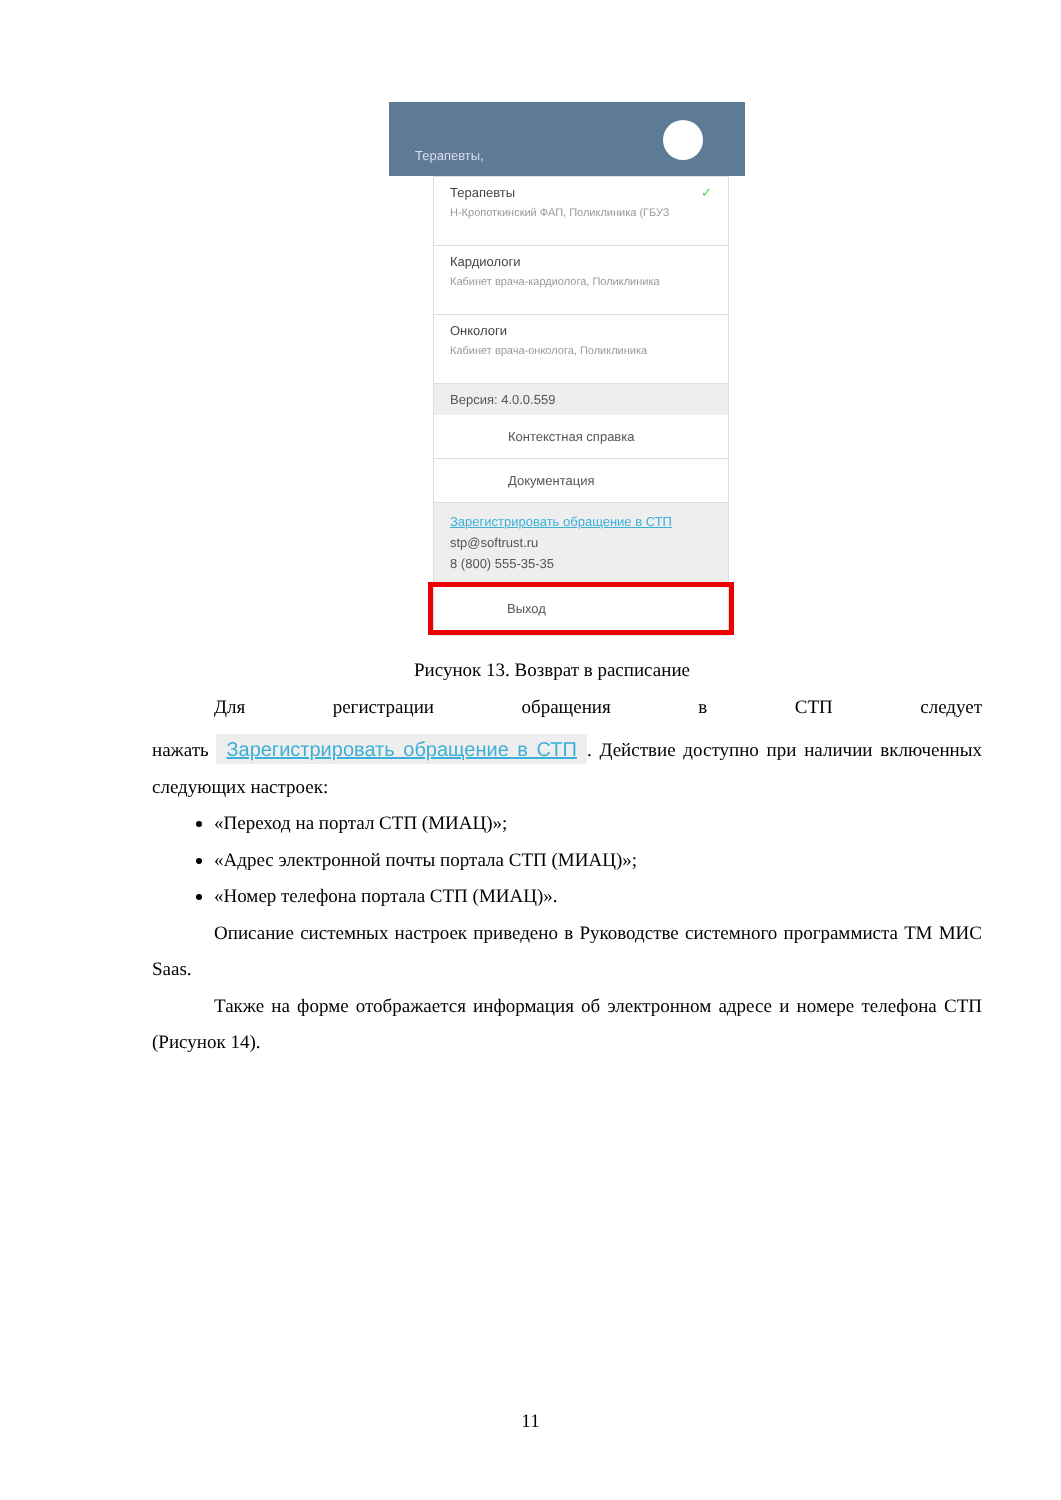Терапевты,
Терапевты ✓
Н-Кропоткинский ФАП, Поликлиника (ГБУЗ
Кардиологи
Кабинет врача-кардиолога, Поликлиника
Онкологи
Кабинет врача-онколога, Поликлиника
Версия: 4.0.0.559
Контекстная справка
Документация
Зарегистрировать обращение в СТП
stp@softrust.ru
8 (800) 555-35-35
Выход
Рисунок 13. Возврат в расписание
Для регистрации обращения в СТП следует
нажать Зарегистрировать обращение в СТП. Действие доступно при наличии включенных следующих настроек:
«Переход на портал СТП (МИАЦ)»;
«Адрес электронной почты портала СТП (МИАЦ)»;
«Номер телефона портала СТП (МИАЦ)».
Описание системных настроек приведено в Руководстве системного программиста ТМ МИС Saas.
Также на форме отображается информация об электронном адресе и номере телефона СТП (Рисунок 14).
11